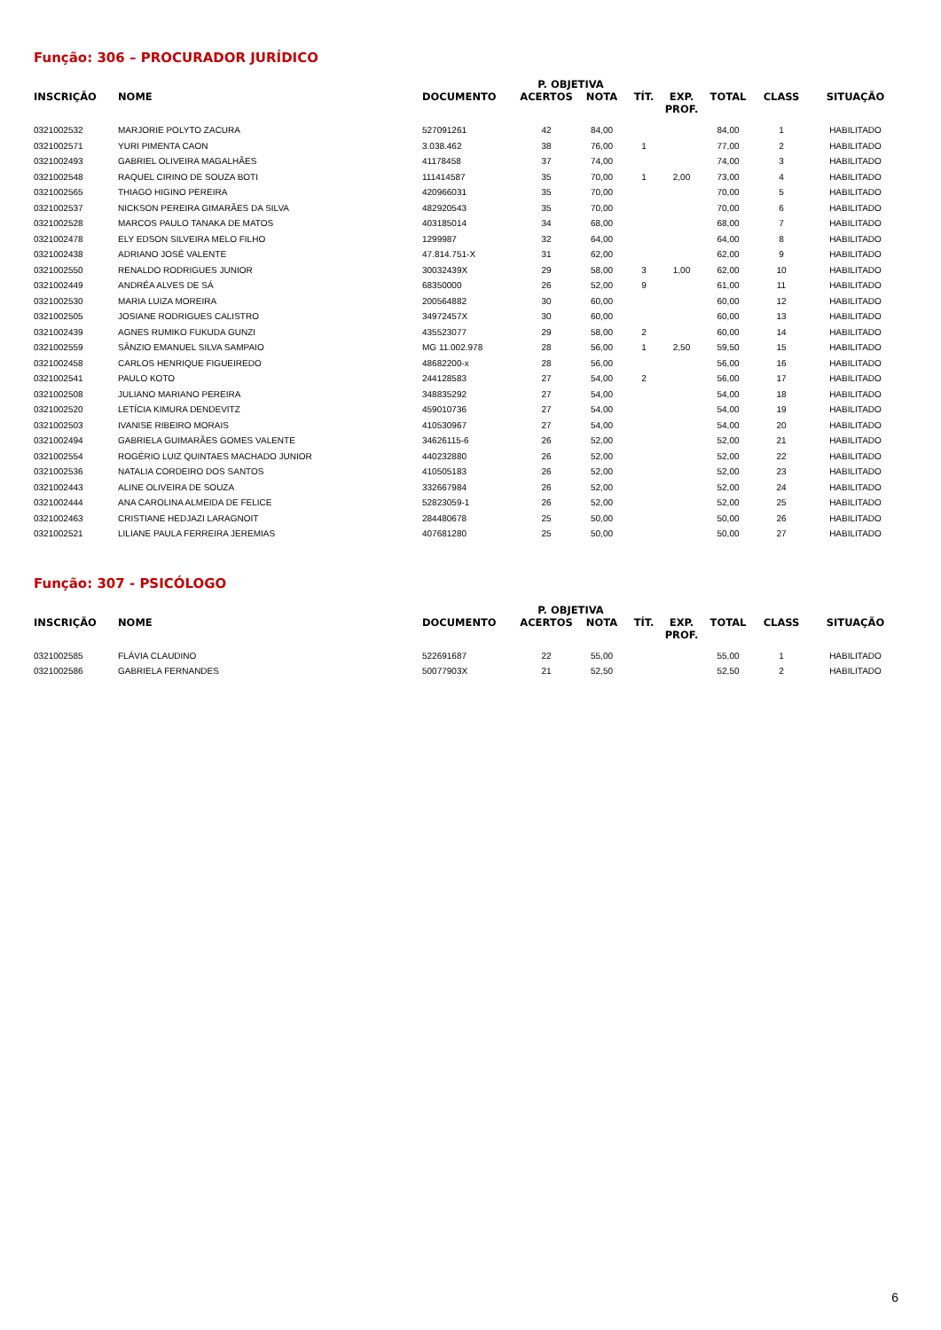Função: 306 – PROCURADOR JURÍDICO
| | | | P. OBJETIVA | | | | | | |
| --- | --- | --- | --- | --- | --- | --- | --- | --- | --- |
| INSCRIÇÃO | NOME | DOCUMENTO | ACERTOS | NOTA | TÍT. | EXP. PROF. | TOTAL | CLASS | SITUAÇÃO |
| 0321002532 | MARJORIE POLYTO ZACURA | 527091261 | 42 | 84,00 | | | 84,00 | 1 | HABILITADO |
| 0321002571 | YURI PIMENTA CAON | 3.038.462 | 38 | 76,00 | 1 | | 77,00 | 2 | HABILITADO |
| 0321002493 | GABRIEL OLIVEIRA MAGALHÃES | 41178458 | 37 | 74,00 | | | 74,00 | 3 | HABILITADO |
| 0321002548 | RAQUEL CIRINO DE SOUZA BOTI | 111414587 | 35 | 70,00 | 1 | 2,00 | 73,00 | 4 | HABILITADO |
| 0321002565 | THIAGO HIGINO PEREIRA | 420966031 | 35 | 70,00 | | | 70,00 | 5 | HABILITADO |
| 0321002537 | NICKSON PEREIRA GIMARÃES DA SILVA | 482920543 | 35 | 70,00 | | | 70,00 | 6 | HABILITADO |
| 0321002528 | MARCOS PAULO TANAKA DE MATOS | 403185014 | 34 | 68,00 | | | 68,00 | 7 | HABILITADO |
| 0321002478 | ELY EDSON SILVEIRA MELO FILHO | 1299987 | 32 | 64,00 | | | 64,00 | 8 | HABILITADO |
| 0321002438 | ADRIANO JOSÉ VALENTE | 47.814.751-X | 31 | 62,00 | | | 62,00 | 9 | HABILITADO |
| 0321002550 | RENALDO RODRIGUES JUNIOR | 30032439X | 29 | 58,00 | 3 | 1,00 | 62,00 | 10 | HABILITADO |
| 0321002449 | ANDRÉA ALVES DE SÁ | 68350000 | 26 | 52,00 | 9 | | 61,00 | 11 | HABILITADO |
| 0321002530 | MARIA LUIZA MOREIRA | 200564882 | 30 | 60,00 | | | 60,00 | 12 | HABILITADO |
| 0321002505 | JOSIANE RODRIGUES CALISTRO | 34972457X | 30 | 60,00 | | | 60,00 | 13 | HABILITADO |
| 0321002439 | AGNES RUMIKO FUKUDA GUNZI | 435523077 | 29 | 58,00 | 2 | | 60,00 | 14 | HABILITADO |
| 0321002559 | SÂNZIO EMANUEL SILVA SAMPAIO | MG 11.002.978 | 28 | 56,00 | 1 | 2,50 | 59,50 | 15 | HABILITADO |
| 0321002458 | CARLOS HENRIQUE FIGUEIREDO | 48682200-x | 28 | 56,00 | | | 56,00 | 16 | HABILITADO |
| 0321002541 | PAULO KOTO | 244128583 | 27 | 54,00 | 2 | | 56,00 | 17 | HABILITADO |
| 0321002508 | JULIANO MARIANO PEREIRA | 348835292 | 27 | 54,00 | | | 54,00 | 18 | HABILITADO |
| 0321002520 | LETÍCIA KIMURA DENDEVITZ | 459010736 | 27 | 54,00 | | | 54,00 | 19 | HABILITADO |
| 0321002503 | IVANISE RIBEIRO MORAIS | 410530967 | 27 | 54,00 | | | 54,00 | 20 | HABILITADO |
| 0321002494 | GABRIELA GUIMARÃES GOMES VALENTE | 34626115-6 | 26 | 52,00 | | | 52,00 | 21 | HABILITADO |
| 0321002554 | ROGÉRIO LUIZ QUINTAES MACHADO JUNIOR | 440232880 | 26 | 52,00 | | | 52,00 | 22 | HABILITADO |
| 0321002536 | NATALIA CORDEIRO DOS SANTOS | 410505183 | 26 | 52,00 | | | 52,00 | 23 | HABILITADO |
| 0321002443 | ALINE OLIVEIRA DE SOUZA | 332667984 | 26 | 52,00 | | | 52,00 | 24 | HABILITADO |
| 0321002444 | ANA CAROLINA ALMEIDA DE FELICE | 52823059-1 | 26 | 52,00 | | | 52,00 | 25 | HABILITADO |
| 0321002463 | CRISTIANE HEDJAZI LARAGNOIT | 284480678 | 25 | 50,00 | | | 50,00 | 26 | HABILITADO |
| 0321002521 | LILIANE PAULA FERREIRA JEREMIAS | 407681280 | 25 | 50,00 | | | 50,00 | 27 | HABILITADO |
Função: 307 - PSICÓLOGO
| | | | P. OBJETIVA | | | | | | |
| --- | --- | --- | --- | --- | --- | --- | --- | --- | --- |
| INSCRIÇÃO | NOME | DOCUMENTO | ACERTOS | NOTA | TÍT. | EXP. PROF. | TOTAL | CLASS | SITUAÇÃO |
| 0321002585 | FLÁVIA CLAUDINO | 522691687 | 22 | 55,00 | | | 55,00 | 1 | HABILITADO |
| 0321002586 | GABRIELA FERNANDES | 50077903X | 21 | 52,50 | | | 52,50 | 2 | HABILITADO |
6